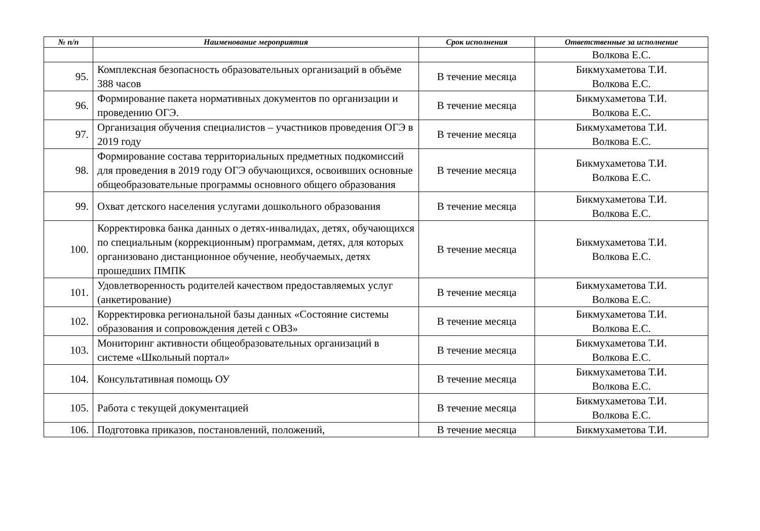| № п/п | Наименование мероприятия | Срок исполнения | Ответственные за исполнение |
| --- | --- | --- | --- |
| | | | Волкова Е.С. |
| 95. | Комплексная безопасность образовательных организаций в объёме 388 часов | В течение месяца | Бикмухаметова Т.И. Волкова Е.С. |
| 96. | Формирование пакета нормативных документов по организации и проведению ОГЭ. | В течение месяца | Бикмухаметова Т.И. Волкова Е.С. |
| 97. | Организация обучения специалистов – участников проведения ОГЭ в 2019 году | В течение месяца | Бикмухаметова Т.И. Волкова Е.С. |
| 98. | Формирование состава территориальных предметных подкомиссий для проведения в 2019 году ОГЭ обучающихся, освоивших основные общеобразовательные программы основного общего образования | В течение месяца | Бикмухаметова Т.И. Волкова Е.С. |
| 99. | Охват детского населения услугами дошкольного образования | В течение месяца | Бикмухаметова Т.И. Волкова Е.С. |
| 100. | Корректировка банка данных о детях-инвалидах, детях, обучающихся по специальным (коррекционным) программам, детях, для которых организовано дистанционное обучение, необучаемых, детях прошедших ПМПК | В течение месяца | Бикмухаметова Т.И. Волкова Е.С. |
| 101. | Удовлетворенность родителей качеством предоставляемых услуг (анкетирование) | В течение месяца | Бикмухаметова Т.И. Волкова Е.С. |
| 102. | Корректировка региональной базы данных «Состояние системы образования и сопровождения детей с ОВЗ» | В течение месяца | Бикмухаметова Т.И. Волкова Е.С. |
| 103. | Мониторинг активности общеобразовательных организаций в системе «Школьный портал» | В течение месяца | Бикмухаметова Т.И. Волкова Е.С. |
| 104. | Консультативная помощь ОУ | В течение месяца | Бикмухаметова Т.И. Волкова Е.С. |
| 105. | Работа с текущей документацией | В течение месяца | Бикмухаметова Т.И. Волкова Е.С. |
| 106. | Подготовка приказов, постановлений, положений, | В течение месяца | Бикмухаметова Т.И. |